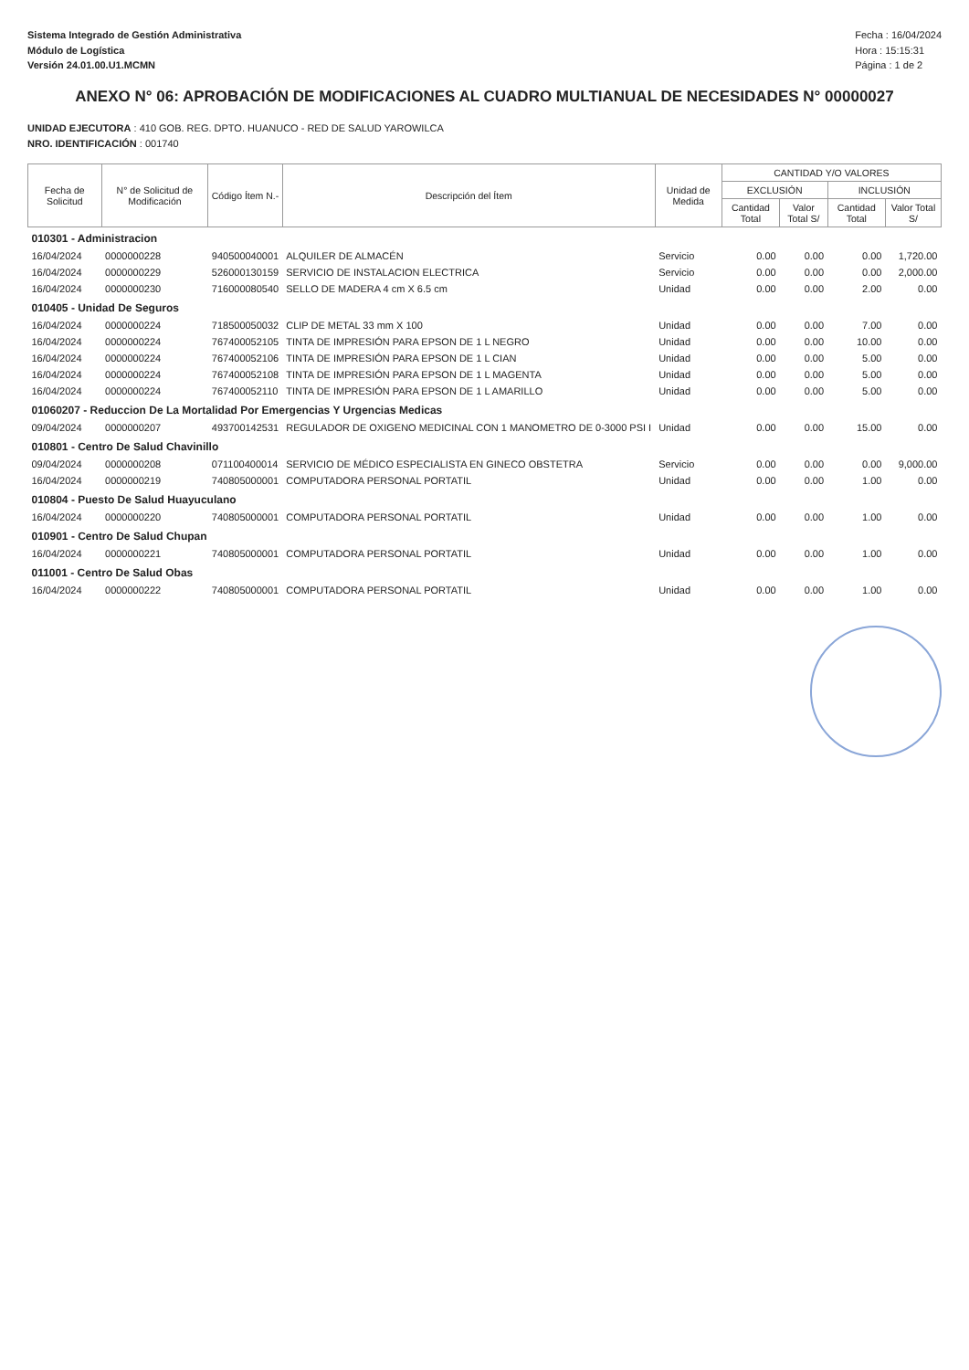Sistema Integrado de Gestión Administrativa
Módulo de Logística
Versión 24.01.00.U1.MCMN
Fecha : 16/04/2024
Hora : 15:15:31
Página : 1 de 2
ANEXO N° 06: APROBACIÓN DE MODIFICACIONES AL CUADRO MULTIANUAL DE NECESIDADES N° 00000027
UNIDAD EJECUTORA : 410 GOB. REG. DPTO. HUANUCO - RED DE SALUD YAROWILCA
NRO. IDENTIFICACIÓN : 001740
| Fecha de Solicitud | N° de Solicitud de Modificación | Código Ítem N.- | Descripción del Ítem | Unidad de Medida | CANTIDAD Y/O VALORES | | | |
| --- | --- | --- | --- | --- | --- | --- | --- | --- |
| | | | | | EXCLUSIÓN | | INCLUSIÓN | |
| | | | | | Cantidad Total | Valor Total S/ | Cantidad Total | Valor Total S/ |
| 010301 - Administracion | | | | | | | | |
| 16/04/2024 | 0000000228 | 940500040001 | ALQUILER DE ALMACÉN | Servicio | 0.00 | 0.00 | 0.00 | 1,720.00 |
| 16/04/2024 | 0000000229 | 526000130159 | SERVICIO DE INSTALACION ELECTRICA | Servicio | 0.00 | 0.00 | 0.00 | 2,000.00 |
| 16/04/2024 | 0000000230 | 716000080540 | SELLO DE MADERA 4 cm X 6.5 cm | Unidad | 0.00 | 0.00 | 2.00 | 0.00 |
| 010405 - Unidad De Seguros | | | | | | | | |
| 16/04/2024 | 0000000224 | 718500050032 | CLIP DE METAL 33 mm X 100 | Unidad | 0.00 | 0.00 | 7.00 | 0.00 |
| 16/04/2024 | 0000000224 | 767400052105 | TINTA DE IMPRESIÓN PARA EPSON DE 1 L NEGRO | Unidad | 0.00 | 0.00 | 10.00 | 0.00 |
| 16/04/2024 | 0000000224 | 767400052106 | TINTA DE IMPRESIÓN PARA EPSON DE 1 L CIAN | Unidad | 0.00 | 0.00 | 5.00 | 0.00 |
| 16/04/2024 | 0000000224 | 767400052108 | TINTA DE IMPRESIÓN PARA EPSON DE 1 L MAGENTA | Unidad | 0.00 | 0.00 | 5.00 | 0.00 |
| 16/04/2024 | 0000000224 | 767400052110 | TINTA DE IMPRESIÓN PARA EPSON DE 1 L AMARILLO | Unidad | 0.00 | 0.00 | 5.00 | 0.00 |
| 01060207 - Reduccion De La Mortalidad Por Emergencias Y Urgencias Medicas | | | | | | | | |
| 09/04/2024 | 0000000207 | 493700142531 | REGULADOR DE OXIGENO MEDICINAL CON 1 MANOMETRO DE 0-3000 PSI I | Unidad | 0.00 | 0.00 | 15.00 | 0.00 |
| 010801 - Centro De Salud Chavinillo | | | | | | | | |
| 09/04/2024 | 0000000208 | 071100400014 | SERVICIO DE MÉDICO ESPECIALISTA EN GINECO OBSTETRA | Servicio | 0.00 | 0.00 | 0.00 | 9,000.00 |
| 16/04/2024 | 0000000219 | 740805000001 | COMPUTADORA PERSONAL PORTATIL | Unidad | 0.00 | 0.00 | 1.00 | 0.00 |
| 010804 - Puesto De Salud Huayuculano | | | | | | | | |
| 16/04/2024 | 0000000220 | 740805000001 | COMPUTADORA PERSONAL PORTATIL | Unidad | 0.00 | 0.00 | 1.00 | 0.00 |
| 010901 - Centro De Salud Chupan | | | | | | | | |
| 16/04/2024 | 0000000221 | 740805000001 | COMPUTADORA PERSONAL PORTATIL | Unidad | 0.00 | 0.00 | 1.00 | 0.00 |
| 011001 - Centro De Salud Obas | | | | | | | | |
| 16/04/2024 | 0000000222 | 740805000001 | COMPUTADORA PERSONAL PORTATIL | Unidad | 0.00 | 0.00 | 1.00 | 0.00 |